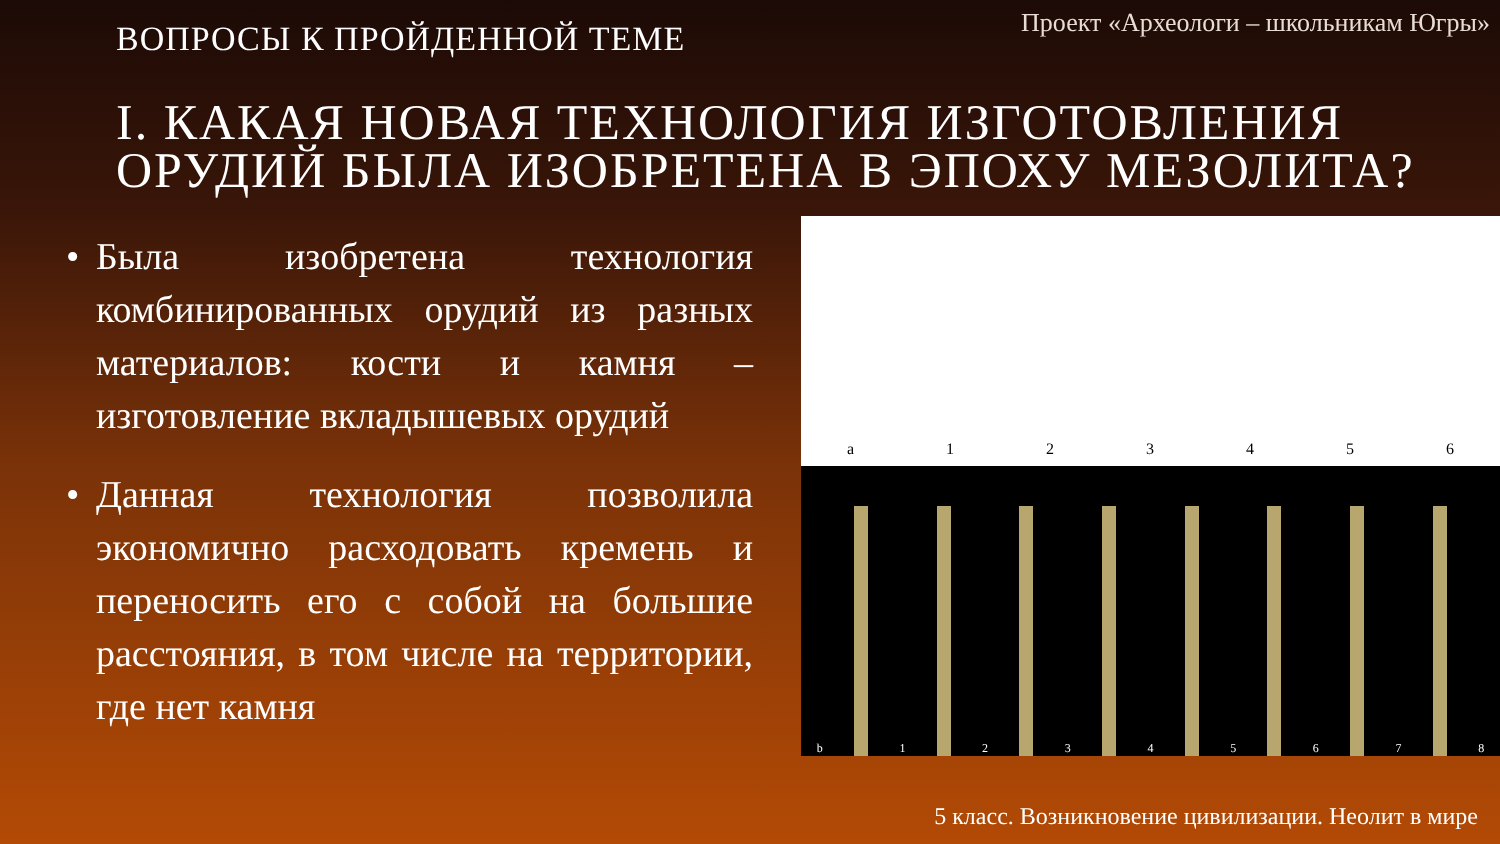ВОПРОСЫ К ПРОЙДЕННОЙ ТЕМЕ
Проект «Археологи – школьникам Югры»
I. КАКАЯ НОВАЯ ТЕХНОЛОГИЯ ИЗГОТОВЛЕНИЯ ОРУДИЙ БЫЛА ИЗОБРЕТЕНА В ЭПОХУ МЕЗОЛИТА?
• Была изобретена технология комбинированных орудий из разных материалов: кости и камня – изготовление вкладышевых орудий
• Данная технология позволила экономично расходовать кремень и переносить его с собой на большие расстояния, в том числе на территории, где нет камня
a 1 2 3 4 5 6
b
1
2
3
4
5
6
7
8
5 класс. Возникновение цивилизации. Неолит в мире